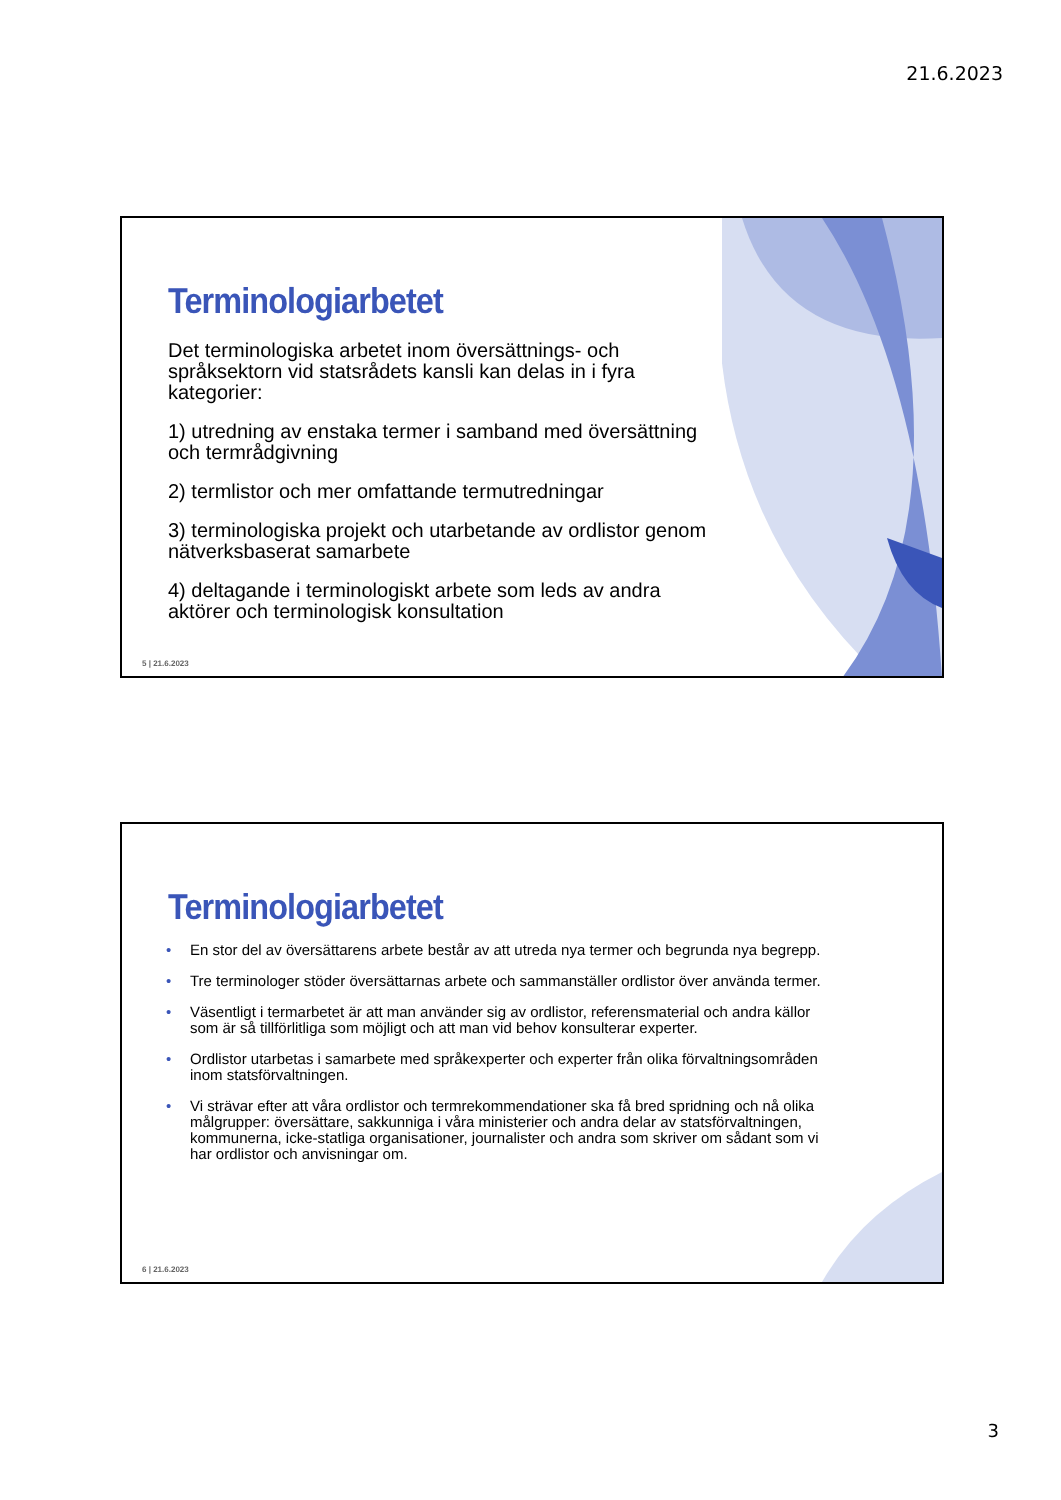21.6.2023
Terminologiarbetet
Det terminologiska arbetet inom översättnings- och språksektorn vid statsrådets kansli kan delas in i fyra kategorier:
1) utredning av enstaka termer i samband med översättning och termrådgivning
2) termlistor och mer omfattande termutredningar
3) terminologiska projekt och utarbetande av ordlistor genom nätverksbaserat samarbete
4) deltagande i terminologiskt arbete som leds av andra aktörer och terminologisk konsultation
5 | 21.6.2023
Terminologiarbetet
• En stor del av översättarens arbete består av att utreda nya termer och begrunda nya begrepp.
• Tre terminologer stöder översättarnas arbete och sammanställer ordlistor över använda termer.
• Väsentligt i termarbetet är att man använder sig av ordlistor, referensmaterial och andra källor som är så tillförlitliga som möjligt och att man vid behov konsulterar experter.
• Ordlistor utarbetas i samarbete med språkexperter och experter från olika förvaltningsområden inom statsförvaltningen.
• Vi strävar efter att våra ordlistor och termrekommendationer ska få bred spridning och nå olika målgrupper: översättare, sakkunniga i våra ministerier och andra delar av statsförvaltningen, kommunerna, icke-statliga organisationer, journalister och andra som skriver om sådant som vi har ordlistor och anvisningar om.
6 | 21.6.2023
3